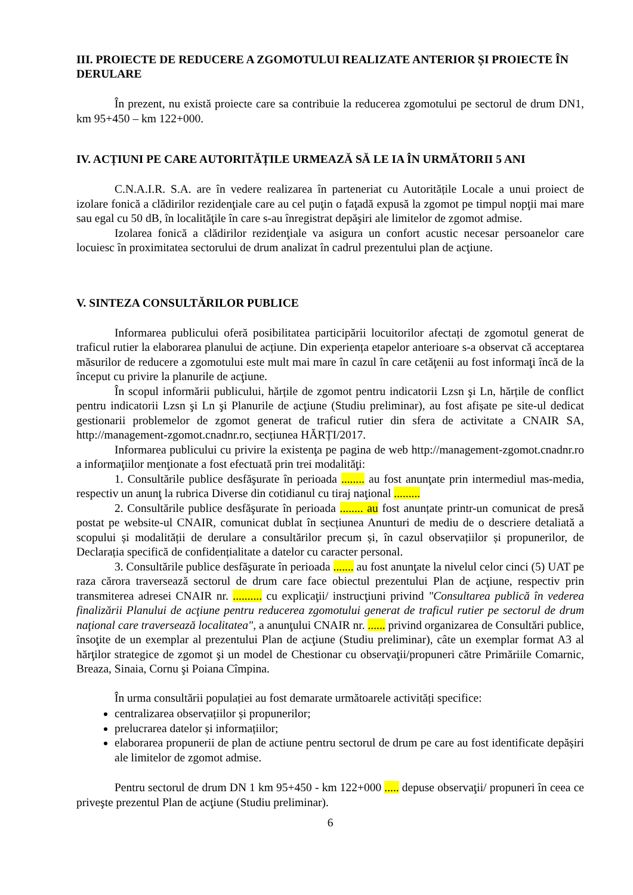III. PROIECTE DE REDUCERE A ZGOMOTULUI REALIZATE ANTERIOR ȘI PROIECTE ÎN DERULARE
În prezent, nu există proiecte care sa contribuie la reducerea zgomotului pe sectorul de drum DN1, km 95+450 – km 122+000.
IV. ACȚIUNI PE CARE AUTORITĂȚILE URMEAZĂ SĂ LE IA ÎN URMĂTORII 5 ANI
C.N.A.I.R. S.A. are în vedere realizarea în parteneriat cu Autoritățile Locale a unui proiect de izolare fonică a clădirilor rezidenţiale care au cel puţin o faţadă expusă la zgomot pe timpul nopţii mai mare sau egal cu 50 dB, în localităţile în care s-au înregistrat depăşiri ale limitelor de zgomot admise.
Izolarea fonică a clădirilor rezidenţiale va asigura un confort acustic necesar persoanelor care locuiesc în proximitatea sectorului de drum analizat în cadrul prezentului plan de acţiune.
V. SINTEZA CONSULTĂRILOR PUBLICE
Informarea publicului oferă posibilitatea participării locuitorilor afectați de zgomotul generat de traficul rutier la elaborarea planului de acțiune. Din experiența etapelor anterioare s-a observat că acceptarea măsurilor de reducere a zgomotului este mult mai mare în cazul în care cetăţenii au fost informaţi încă de la început cu privire la planurile de acţiune.
În scopul informării publicului, hărțile de zgomot pentru indicatorii Lzsn şi Ln, hărțile de conflict pentru indicatorii Lzsn şi Ln şi Planurile de acţiune (Studiu preliminar), au fost afișate pe site-ul dedicat gestionarii problemelor de zgomot generat de traficul rutier din sfera de activitate a CNAIR SA, http://management-zgomot.cnadnr.ro, secțiunea HĂRȚI/2017.
Informarea publicului cu privire la existenţa pe pagina de web http://management-zgomot.cnadnr.ro a informaţiilor menţionate a fost efectuată prin trei modalităţi:
1. Consultările publice desfăşurate în perioada ........ au fost anunţate prin intermediul mas-media, respectiv un anunţ la rubrica Diverse din cotidianul cu tiraj naţional .........
2. Consultările publice desfăşurate în perioada ........ au fost anunțate printr-un comunicat de presă postat pe website-ul CNAIR, comunicat dublat în secțiunea Anunturi de mediu de o descriere detaliată a scopului și modalității de derulare a consultărilor precum și, în cazul observațiilor și propunerilor, de Declarația specifică de confidențialitate a datelor cu caracter personal.
3. Consultările publice desfăşurate în perioada ....... au fost anunţate la nivelul celor cinci (5) UAT pe raza cărora traversează sectorul de drum care face obiectul prezentului Plan de acţiune, respectiv prin transmiterea adresei CNAIR nr. .......... cu explicaţii/ instrucţiuni privind "Consultarea publică în vederea finalizării Planului de acţiune pentru reducerea zgomotului generat de traficul rutier pe sectorul de drum naţional care traversează localitatea", a anunţului CNAIR nr. ...... privind organizarea de Consultări publice, însoţite de un exemplar al prezentului Plan de acţiune (Studiu preliminar), câte un exemplar format A3 al hărţilor strategice de zgomot şi un model de Chestionar cu observaţii/propuneri către Primăriile Comarnic, Breaza, Sinaia, Cornu şi Poiana Cîmpina.
În urma consultării populației au fost demarate următoarele activități specifice:
centralizarea observațiilor și propunerilor;
prelucrarea datelor și informațiilor;
elaborarea propunerii de plan de actiune pentru sectorul de drum pe care au fost identificate depășiri ale limitelor de zgomot admise.
Pentru sectorul de drum DN 1 km 95+450 - km 122+000 ..... depuse observaţii/ propuneri în ceea ce priveşte prezentul Plan de acţiune (Studiu preliminar).
6